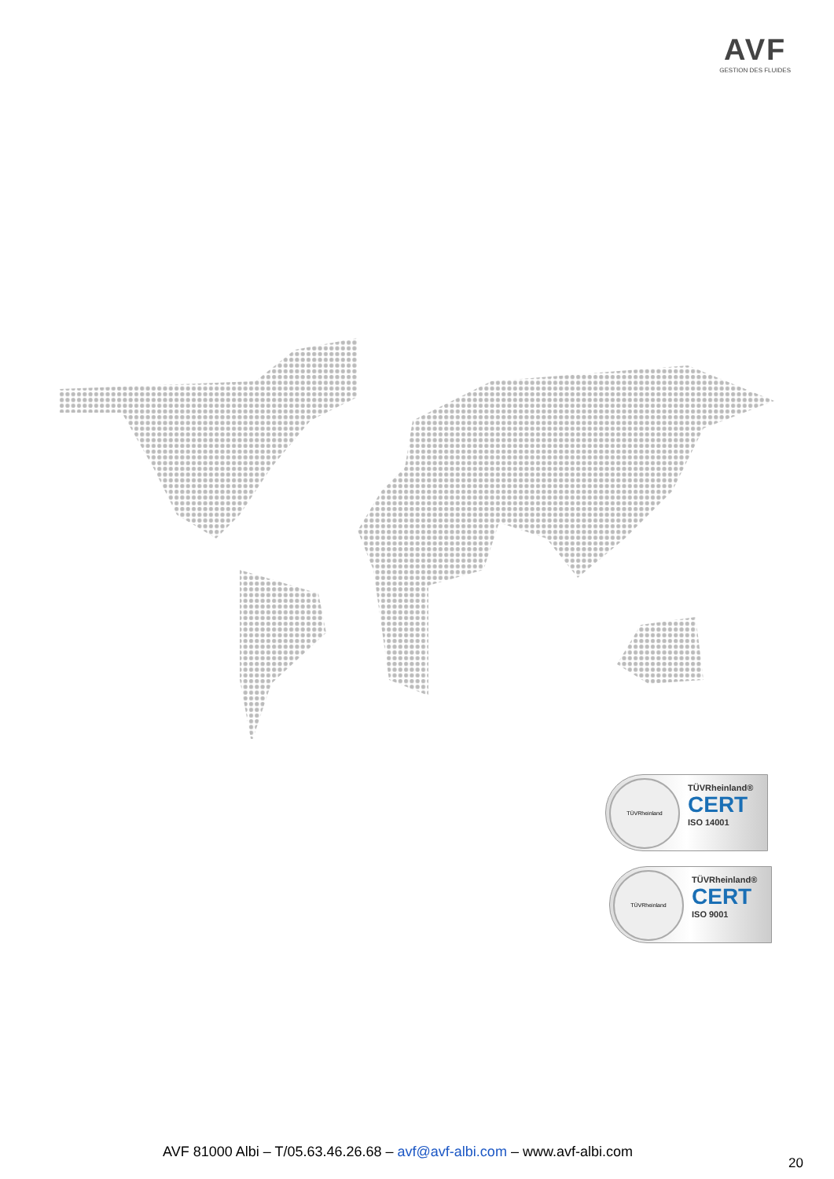AVF
GESTION DES FLUIDES
TÜVRheinland
TÜVRheinland®
CERT
ISO 14001
TÜVRheinland
TÜVRheinland®
CERT
ISO 9001
AVF 81000 Albi – T/05.63.46.26.68 – avf@avf-albi.com – www.avf-albi.com
20